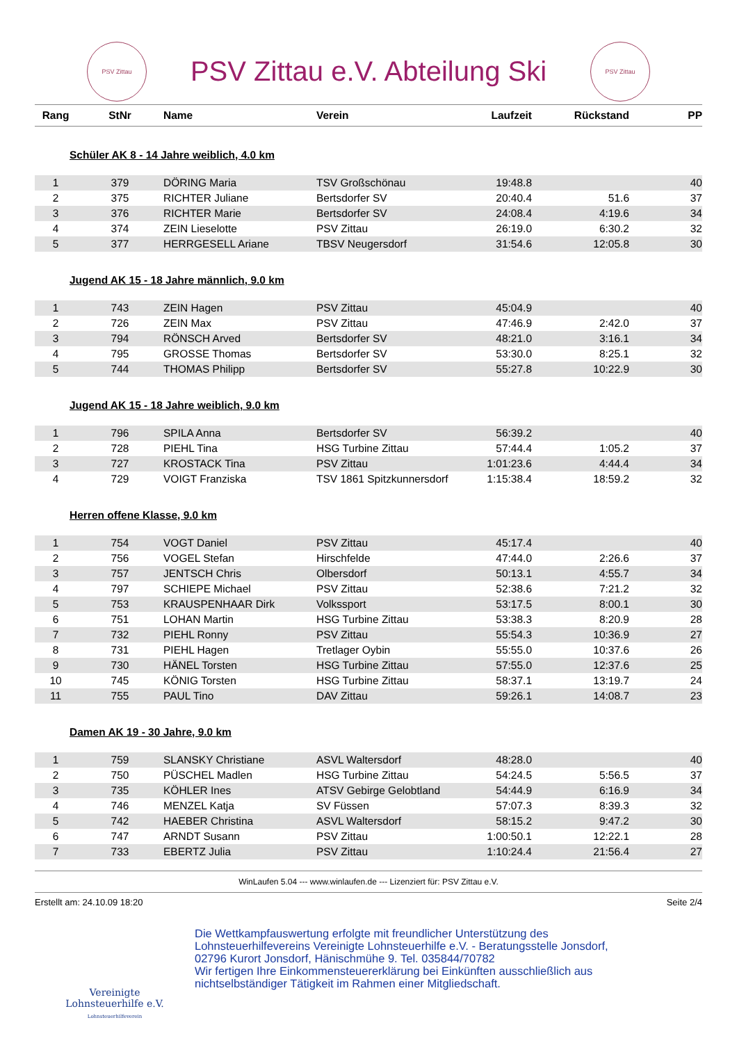PSV Zittau
PSV Zittau e.V. Abteilung Ski
PSV Zittau
| Rang | StNr | Name | Verein | Laufzeit | Rückstand | PP |
| --- | --- | --- | --- | --- | --- | --- |
| Schüler AK 8 - 14 Jahre weiblich, 4.0 km | | | | | | |
| 1 | 379 | DÖRING Maria | TSV Großschönau | 19:48.8 | | 40 |
| 2 | 375 | RICHTER Juliane | Bertsdorfer SV | 20:40.4 | 51.6 | 37 |
| 3 | 376 | RICHTER Marie | Bertsdorfer SV | 24:08.4 | 4:19.6 | 34 |
| 4 | 374 | ZEIN Lieselotte | PSV Zittau | 26:19.0 | 6:30.2 | 32 |
| 5 | 377 | HERRGESELL Ariane | TBSV Neugersdorf | 31:54.6 | 12:05.8 | 30 |
| Jugend AK 15 - 18 Jahre männlich, 9.0 km | | | | | | |
| 1 | 743 | ZEIN Hagen | PSV Zittau | 45:04.9 | | 40 |
| 2 | 726 | ZEIN Max | PSV Zittau | 47:46.9 | 2:42.0 | 37 |
| 3 | 794 | RÖNSCH Arved | Bertsdorfer SV | 48:21.0 | 3:16.1 | 34 |
| 4 | 795 | GROSSE Thomas | Bertsdorfer SV | 53:30.0 | 8:25.1 | 32 |
| 5 | 744 | THOMAS Philipp | Bertsdorfer SV | 55:27.8 | 10:22.9 | 30 |
| Jugend AK 15 - 18 Jahre weiblich, 9.0 km | | | | | | |
| 1 | 796 | SPILA Anna | Bertsdorfer SV | 56:39.2 | | 40 |
| 2 | 728 | PIEHL Tina | HSG Turbine Zittau | 57:44.4 | 1:05.2 | 37 |
| 3 | 727 | KROSTACK Tina | PSV Zittau | 1:01:23.6 | 4:44.4 | 34 |
| 4 | 729 | VOIGT Franziska | TSV 1861 Spitzkunnersdorf | 1:15:38.4 | 18:59.2 | 32 |
| Herren offene Klasse, 9.0 km | | | | | | |
| 1 | 754 | VOGT Daniel | PSV Zittau | 45:17.4 | | 40 |
| 2 | 756 | VOGEL Stefan | Hirschfelde | 47:44.0 | 2:26.6 | 37 |
| 3 | 757 | JENTSCH Chris | Olbersdorf | 50:13.1 | 4:55.7 | 34 |
| 4 | 797 | SCHIEPE Michael | PSV Zittau | 52:38.6 | 7:21.2 | 32 |
| 5 | 753 | KRAUSPENHAAR Dirk | Volkssport | 53:17.5 | 8:00.1 | 30 |
| 6 | 751 | LOHAN Martin | HSG Turbine Zittau | 53:38.3 | 8:20.9 | 28 |
| 7 | 732 | PIEHL Ronny | PSV Zittau | 55:54.3 | 10:36.9 | 27 |
| 8 | 731 | PIEHL Hagen | Tretlager Oybin | 55:55.0 | 10:37.6 | 26 |
| 9 | 730 | HÄNEL Torsten | HSG Turbine Zittau | 57:55.0 | 12:37.6 | 25 |
| 10 | 745 | KÖNIG Torsten | HSG Turbine Zittau | 58:37.1 | 13:19.7 | 24 |
| 11 | 755 | PAUL Tino | DAV Zittau | 59:26.1 | 14:08.7 | 23 |
| Damen AK 19 - 30 Jahre, 9.0 km | | | | | | |
| 1 | 759 | SLANSKY Christiane | ASVL Waltersdorf | 48:28.0 | | 40 |
| 2 | 750 | PÜSCHEL Madlen | HSG Turbine Zittau | 54:24.5 | 5:56.5 | 37 |
| 3 | 735 | KÖHLER Ines | ATSV Gebirge Gelobtland | 54:44.9 | 6:16.9 | 34 |
| 4 | 746 | MENZEL Katja | SV Füssen | 57:07.3 | 8:39.3 | 32 |
| 5 | 742 | HAEBER Christina | ASVL Waltersdorf | 58:15.2 | 9:47.2 | 30 |
| 6 | 747 | ARNDT Susann | PSV Zittau | 1:00:50.1 | 12:22.1 | 28 |
| 7 | 733 | EBERTZ Julia | PSV Zittau | 1:10:24.4 | 21:56.4 | 27 |
WinLaufen 5.04 --- www.winlaufen.de --- Lizenziert für: PSV Zittau e.V.
Erstellt am: 24.10.09 18:20 Seite 2/4
Vereinigte
Lohnsteuerhilfe e.V.
Lohnsteuerhilfeverein
Die Wettkampfauswertung erfolgte mit freundlicher Unterstützung des
Lohnsteuerhilfevereins Vereinigte Lohnsteuerhilfe e.V. - Beratungsstelle Jonsdorf,
02796 Kurort Jonsdorf, Hänischmühe 9. Tel. 035844/70782
Wir fertigen Ihre Einkommensteuererklärung bei Einkünften ausschließlich aus
nichtselbständiger Tätigkeit im Rahmen einer Mitgliedschaft.